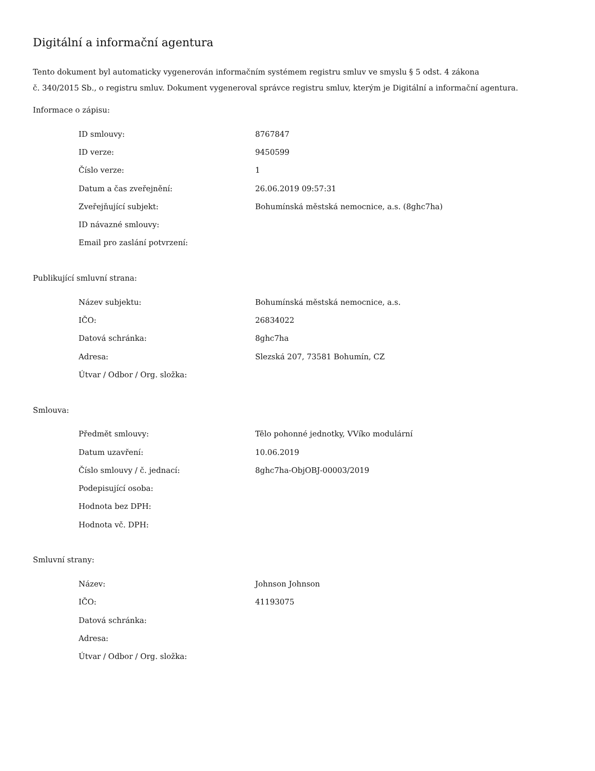Digitální a informační agentura
Tento dokument byl automaticky vygenerován informačním systémem registru smluv ve smyslu § 5 odst. 4 zákona
č. 340/2015 Sb., o registru smluv. Dokument vygeneroval správce registru smluv, kterým je Digitální a informační agentura.
Informace o zápisu:
| ID smlouvy: | 8767847 |
| ID verze: | 9450599 |
| Číslo verze: | 1 |
| Datum a čas zveřejnění: | 26.06.2019 09:57:31 |
| Zveřejňující subjekt: | Bohumínská městská nemocnice, a.s. (8ghc7ha) |
| ID návazné smlouvy: | |
| Email pro zaslání potvrzení: | |
Publikující smluvní strana:
| Název subjektu: | Bohumínská městská nemocnice, a.s. |
| IČO: | 26834022 |
| Datová schránka: | 8ghc7ha |
| Adresa: | Slezská 207, 73581 Bohumín, CZ |
| Útvar / Odbor / Org. složka: | |
Smlouva:
| Předmět smlouvy: | Tělo pohonné jednotky, VVíko modulární |
| Datum uzavření: | 10.06.2019 |
| Číslo smlouvy / č. jednací: | 8ghc7ha-ObjOBJ-00003/2019 |
| Podepisující osoba: | |
| Hodnota bez DPH: | |
| Hodnota vč. DPH: | |
Smluvní strany:
| Název: | Johnson Johnson |
| IČO: | 41193075 |
| Datová schránka: | |
| Adresa: | |
| Útvar / Odbor / Org. složka: | |